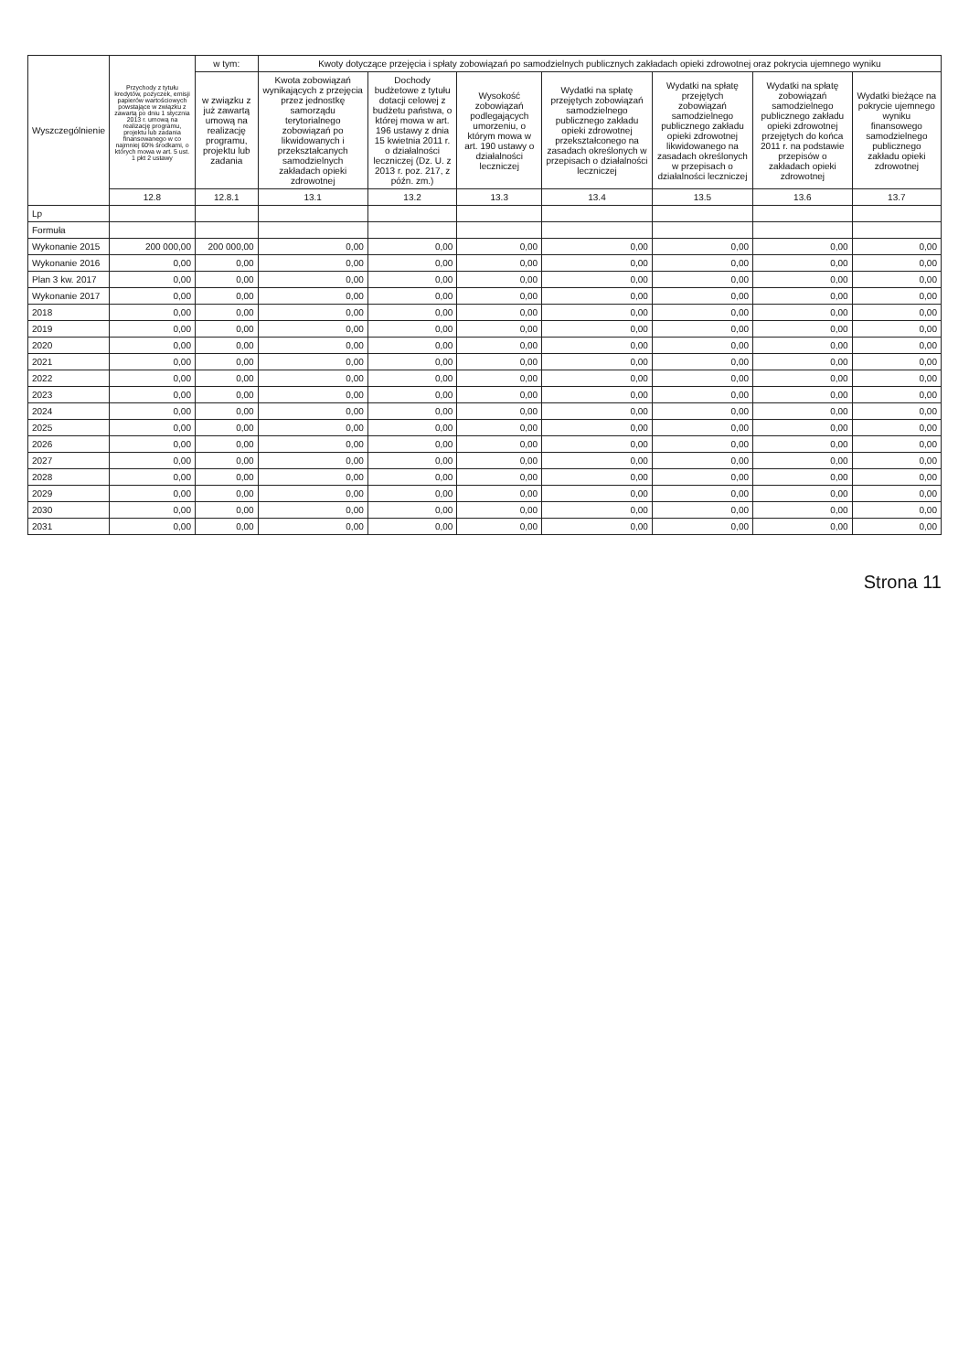| Wyszczególnienie | Przychody z tytułu kredytów, pożyczek, emisji papierów wartościowych powstające w związku z zawartą po dniu 1 stycznia 2013 r. umową na realizację programu, projektu lub zadania finansowanego w co najmniej 60% środkami, o których mowa w art. 5 ust. 1 pkt 2 ustawy | w tym: | Kwoty dotyczące przejęcia i spłaty zobowiązań po samodzielnych publicznych zakładach opieki zdrowotnej oraz pokrycia ujemnego wyniku | | | | | | |
| --- | --- | --- | --- | --- | --- | --- | --- | --- | --- |
| | | w związku z już zawartą umową na realizację programu, projektu lub zadania | Kwota zobowiązań wynikających z przejęcia przez jednostkę samorządu terytorialnego zobowiązań po likwidowanych i przekształcanych samodzielnych zakładach opieki zdrowotnej | Dochody budżetowe z tytułu dotacji celowej z budżetu państwa, o której mowa w art. 196 ustawy z dnia 15 kwietnia 2011 r. o działalności leczniczej (Dz. U. z 2013 r. poz. 217, z późn. zm.) | Wysokość zobowiązań podlegających umorzeniu, o którym mowa w art. 190 ustawy o działalności leczniczej | Wydatki na spłatę przejętych zobowiązań samodzielnego publicznego zakładu opieki zdrowotnej przekształconego na zasadach określonych w przepisach o działalności leczniczej | Wydatki na spłatę przejętych zobowiązań samodzielnego publicznego zakładu opieki zdrowotnej likwidowanego na zasadach określonych w przepisach o działalności leczniczej | Wydatki na spłatę zobowiązań samodzielnego publicznego zakładu opieki zdrowotnej przejętych do końca 2011 r. na podstawie przepisów o zakładach opieki zdrowotnej | Wydatki bieżące na pokrycie ujemnego wyniku finansowego samodzielnego publicznego zakładu opieki zdrowotnej |
| | 12.8 | 12.8.1 | 13.1 | 13.2 | 13.3 | 13.4 | 13.5 | 13.6 | 13.7 |
| Lp | | | | | | | | | |
| Formuła | | | | | | | | | |
| Wykonanie 2015 | 200 000,00 | 200 000,00 | 0,00 | 0,00 | 0,00 | 0,00 | 0,00 | 0,00 | 0,00 |
| Wykonanie 2016 | 0,00 | 0,00 | 0,00 | 0,00 | 0,00 | 0,00 | 0,00 | 0,00 | 0,00 |
| Plan 3 kw. 2017 | 0,00 | 0,00 | 0,00 | 0,00 | 0,00 | 0,00 | 0,00 | 0,00 | 0,00 |
| Wykonanie 2017 | 0,00 | 0,00 | 0,00 | 0,00 | 0,00 | 0,00 | 0,00 | 0,00 | 0,00 |
| 2018 | 0,00 | 0,00 | 0,00 | 0,00 | 0,00 | 0,00 | 0,00 | 0,00 | 0,00 |
| 2019 | 0,00 | 0,00 | 0,00 | 0,00 | 0,00 | 0,00 | 0,00 | 0,00 | 0,00 |
| 2020 | 0,00 | 0,00 | 0,00 | 0,00 | 0,00 | 0,00 | 0,00 | 0,00 | 0,00 |
| 2021 | 0,00 | 0,00 | 0,00 | 0,00 | 0,00 | 0,00 | 0,00 | 0,00 | 0,00 |
| 2022 | 0,00 | 0,00 | 0,00 | 0,00 | 0,00 | 0,00 | 0,00 | 0,00 | 0,00 |
| 2023 | 0,00 | 0,00 | 0,00 | 0,00 | 0,00 | 0,00 | 0,00 | 0,00 | 0,00 |
| 2024 | 0,00 | 0,00 | 0,00 | 0,00 | 0,00 | 0,00 | 0,00 | 0,00 | 0,00 |
| 2025 | 0,00 | 0,00 | 0,00 | 0,00 | 0,00 | 0,00 | 0,00 | 0,00 | 0,00 |
| 2026 | 0,00 | 0,00 | 0,00 | 0,00 | 0,00 | 0,00 | 0,00 | 0,00 | 0,00 |
| 2027 | 0,00 | 0,00 | 0,00 | 0,00 | 0,00 | 0,00 | 0,00 | 0,00 | 0,00 |
| 2028 | 0,00 | 0,00 | 0,00 | 0,00 | 0,00 | 0,00 | 0,00 | 0,00 | 0,00 |
| 2029 | 0,00 | 0,00 | 0,00 | 0,00 | 0,00 | 0,00 | 0,00 | 0,00 | 0,00 |
| 2030 | 0,00 | 0,00 | 0,00 | 0,00 | 0,00 | 0,00 | 0,00 | 0,00 | 0,00 |
| 2031 | 0,00 | 0,00 | 0,00 | 0,00 | 0,00 | 0,00 | 0,00 | 0,00 | 0,00 |
Strona 11